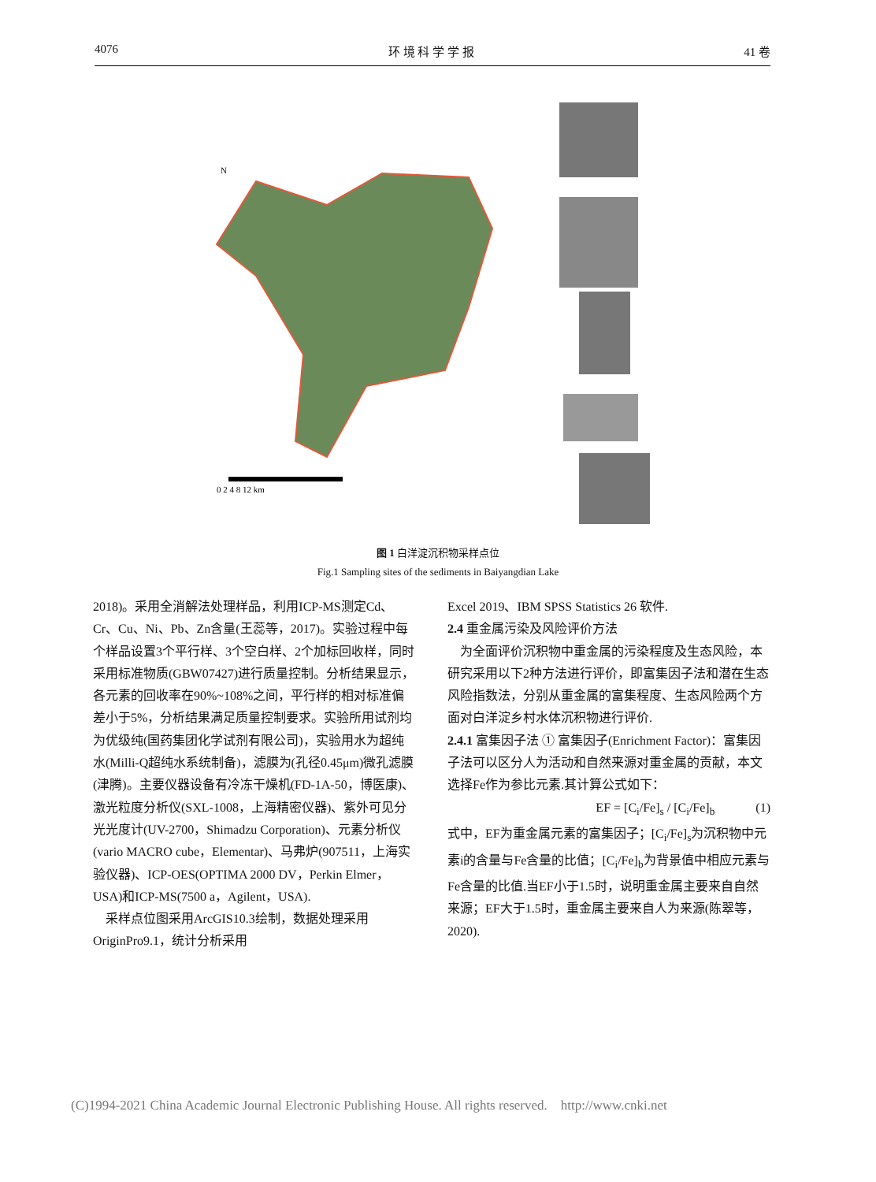4076 环 境 科 学 学 报 41 卷
0 2 4 8 12 km
N
图 1 白洋淀沉积物采样点位
Fig.1 Sampling sites of the sediments in Baiyangdian Lake
2018)。采用全消解法处理样品，利用ICP-MS测定Cd、Cr、Cu、Ni、Pb、Zn含量(王蕊等，2017)。实验过程中每个样品设置3个平行样、3个空白样、2个加标回收样，同时采用标准物质(GBW07427)进行质量控制。分析结果显示，各元素的回收率在90%~108%之间，平行样的相对标准偏差小于5%，分析结果满足质量控制要求。实验所用试剂均为优级纯(国药集团化学试剂有限公司)，实验用水为超纯水(Milli-Q超纯水系统制备)，滤膜为(孔径0.45μm)微孔滤膜(津腾)。主要仪器设备有冷冻干燥机(FD-1A-50，博医康)、激光粒度分析仪(SXL-1008，上海精密仪器)、紫外可见分光光度计(UV-2700，Shimadzu Corporation)、元素分析仪(vario MACRO cube，Elementar)、马弗炉(907511，上海实验仪器)、ICP-OES(OPTIMA 2000 DV，Perkin Elmer，USA)和ICP-MS(7500 a，Agilent，USA).
采样点位图采用ArcGIS10.3绘制，数据处理采用OriginPro9.1，统计分析采用
Excel 2019、IBM SPSS Statistics 26 软件.
2.4 重金属污染及风险评价方法
为全面评价沉积物中重金属的污染程度及生态风险，本研究采用以下2种方法进行评价，即富集因子法和潜在生态风险指数法，分别从重金属的富集程度、生态风险两个方面对白洋淀乡村水体沉积物进行评价.
2.4.1 富集因子法 ① 富集因子(Enrichment Factor)：富集因子法可以区分人为活动和自然来源对重金属的贡献，本文选择Fe作为参比元素.其计算公式如下：
EF = [C<sub>i</sub>/Fe]<sub>s</sub> / [C<sub>i</sub>/Fe]<sub>b</sub> (1)
式中，EF为重金属元素的富集因子；[C<sub>i</sub>/Fe]<sub>s</sub>为沉积物中元素i的含量与Fe含量的比值；[C<sub>i</sub>/Fe]<sub>b</sub>为背景值中相应元素与Fe含量的比值.当EF小于1.5时，说明重金属主要来自自然来源；EF大于1.5时，重金属主要来自人为来源(陈翠等，2020).
(C)1994-2021 China Academic Journal Electronic Publishing House. All rights reserved. http://www.cnki.net